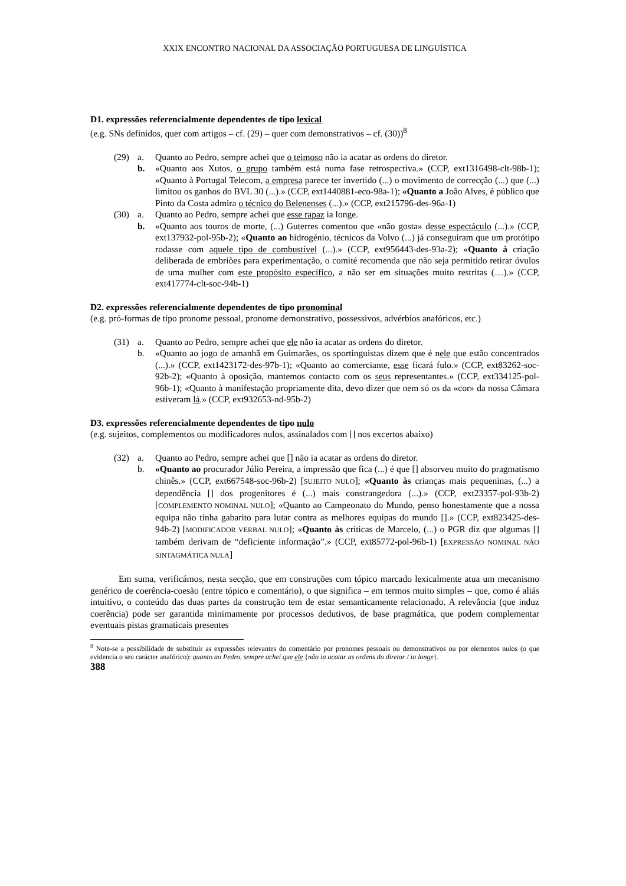XXIX ENCONTRO NACIONAL DA ASSOCIAÇÃO PORTUGUESA DE LINGUÍSTICA
D1. expressões referencialmente dependentes de tipo lexical
(e.g. SNs definidos, quer com artigos – cf. (29) – quer com demonstrativos – cf. (30))<sup>8</sup>
(29)
a.
Quanto ao Pedro, sempre achei que o teimoso não ia acatar as ordens do diretor.
b.
«Quanto aos Xutos, o grupo também está numa fase retrospectiva.» (CCP, ext1316498-clt-98b-1); «Quanto à Portugal Telecom, a empresa parece ter invertido (...) o movimento de correcção (...) que (...) limitou os ganhos do BVL 30 (...).» (CCP, ext1440881-eco-98a-1); «Quanto a João Alves, é público que Pinto da Costa admira o técnico do Belenenses (...).» (CCP, ext215796-des-96a-1)
(30)
a.
Quanto ao Pedro, sempre achei que esse rapaz ia longe.
b.
«Quanto aos touros de morte, (...) Guterres comentou que «não gosta» desse espectáculo (...).» (CCP, ext137932-pol-95b-2); «Quanto ao hidrogénio, técnicos da Volvo (...) já conseguiram que um protótipo rodasse com aquele tipo de combustível (...).» (CCP, ext956443-des-93a-2); «Quanto à criação deliberada de embriões para experimentação, o comité recomenda que não seja permitido retirar óvulos de uma mulher com este propósito específico, a não ser em situações muito restritas (…).» (CCP, ext417774-clt-soc-94b-1)
D2. expressões referencialmente dependentes de tipo pronominal
(e.g. pró-formas de tipo pronome pessoal, pronome demonstrativo, possessivos, advérbios anafóricos, etc.)
(31)
a.
Quanto ao Pedro, sempre achei que ele não ia acatar as ordens do diretor.
b.
«Quanto ao jogo de amanhã em Guimarães, os sportinguistas dizem que é nele que estão concentrados (...).» (CCP, ext1423172-des-97b-1); «Quanto ao comerciante, esse ficará fulo.» (CCP, ext83262-soc-92b-2); «Quanto à oposição, mantemos contacto com os seus representantes.» (CCP, ext334125-pol-96b-1); «Quanto à manifestação propriamente dita, devo dizer que nem só os da «cor» da nossa Câmara estiveram lá.» (CCP, ext932653-nd-95b-2)
D3. expressões referencialmente dependentes de tipo nulo
(e.g. sujeitos, complementos ou modificadores nulos, assinalados com [] nos excertos abaixo)
(32)
a.
Quanto ao Pedro, sempre achei que [] não ia acatar as ordens do diretor.
b.
«Quanto ao procurador Júlio Pereira, a impressão que fica (...) é que [] absorveu muito do pragmatismo chinês.» (CCP, ext667548-soc-96b-2) [SUJEITO NULO]; «Quanto às crianças mais pequeninas, (...) a dependência [] dos progenitores é (...) mais constrangedora (...).» (CCP, ext23357-pol-93b-2) [COMPLEMENTO NOMINAL NULO]; «Quanto ao Campeonato do Mundo, penso honestamente que a nossa equipa não tinha gabarito para lutar contra as melhores equipas do mundo [].» (CCP, ext823425-des-94b-2) [MODIFICADOR VERBAL NULO]; «Quanto às críticas de Marcelo, (...) o PGR diz que algumas [] também derivam de “deficiente informação”.» (CCP, ext85772-pol-96b-1) [EXPRESSÃO NOMINAL NÃO SINTAGMÁTICA NULA]
Em suma, verificámos, nesta secção, que em construções com tópico marcado lexicalmente atua um mecanismo genérico de coerência-coesão (entre tópico e comentário), o que significa – em termos muito simples – que, como é aliás intuitivo, o conteúdo das duas partes da construção tem de estar semanticamente relacionado. A relevância (que induz coerência) pode ser garantida minimamente por processos dedutivos, de base pragmática, que podem complementar eventuais pistas gramaticais presentes
<sup>8</sup> Note-se a possibilidade de substituir as expressões relevantes do comentário por pronomes pessoais ou demonstrativos ou por elementos nulos (o que evidencia o seu carácter anafórico): quanto ao Pedro, sempre achei que ele {não ia acatar as ordens do diretor / ia longe}.
388